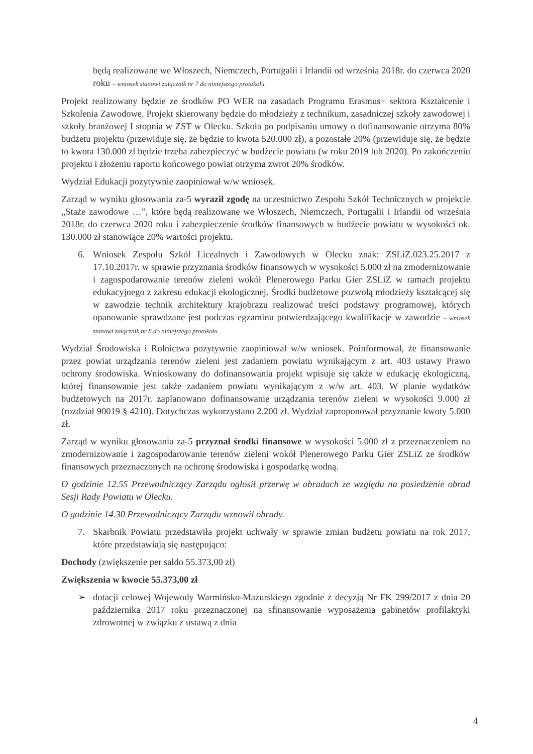będą realizowane we Włoszech, Niemczech, Portugalii i Irlandii od września 2018r. do czerwca 2020 roku – wniosek stanowi załącznik nr 7 do niniejszego protokołu.
Projekt realizowany będzie ze środków PO WER na zasadach Programu Erasmus+ sektora Kształcenie i Szkolenia Zawodowe. Projekt skierowany będzie do młodzieży z technikum, zasadniczej szkoły zawodowej i szkoły branżowej I stopnia w ZST w Olecku. Szkoła po podpisaniu umowy o dofinansowanie otrzyma 80% budżetu projektu (przewiduje się, że będzie to kwota 520.000 zł), a pozostałe 20% (przewiduje się, że będzie to kwota 130.000 zł będzie trzeba zabezpieczyć w budżecie powiatu (w roku 2019 lub 2020). Po zakończeniu projektu i złożeniu raportu końcowego powiat otrzyma zwrot 20% środków.
Wydział Edukacji pozytywnie zaopiniował w/w wniosek.
Zarząd w wyniku głosowania za-5 wyraził zgodę na uczestnictwo Zespołu Szkół Technicznych w projekcie „Staże zawodowe …”, które będą realizowane we Włoszech, Niemczech, Portugalii i Irlandii od września 2018r. do czerwca 2020 roku i zabezpieczenie środków finansowych w budżecie powiatu w wysokości ok. 130.000 zł stanowiące 20% wartości projektu.
6. Wniosek Zespołu Szkół Licealnych i Zawodowych w Olecku znak: ZSLiZ.023.25.2017 z 17.10.2017r. w sprawie przyznania środków finansowych w wysokości 5.000 zł na zmodernizowanie i zagospodarowanie terenów zieleni wokół Plenerowego Parku Gier ZSLiZ w ramach projektu edukacyjnego z zakresu edukacji ekologicznej. Środki budżetowe pozwolą młodzieży kształcącej się w zawodzie technik architektury krajobrazu realizować treści podstawy programowej, których opanowanie sprawdzane jest podczas egzaminu potwierdzającego kwalifikacje w zawodzie – wniosek stanowi załącznik nr 8 do niniejszego protokołu.
Wydział Środowiska i Rolnictwa pozytywnie zaopiniował w/w wniosek. Poinformował, że finansowanie przez powiat urządzania terenów zieleni jest zadaniem powiatu wynikającym z art. 403 ustawy Prawo ochrony środowiska. Wnioskowany do dofinansowania projekt wpisuje się także w edukację ekologiczną, której finansowanie jest także zadaniem powiatu wynikającym z w/w art. 403. W planie wydatków budżetowych na 2017r. zaplanowano dofinansowanie urządzania terenów zieleni w wysokości 9.000 zł (rozdział 90019 § 4210). Dotychczas wykorzystano 2.200 zł. Wydział zaproponował przyznanie kwoty 5.000 zł.
Zarząd w wyniku głosowania za-5 przyznał środki finansowe w wysokości 5.000 zł z przeznaczeniem na zmodernizowanie i zagospodarowanie terenów zieleni wokół Plenerowego Parku Gier ZSLiZ ze środków finansowych przeznaczonych na ochronę środowiska i gospodarkę wodną.
O godzinie 12.55 Przewodniczący Zarządu ogłosił przerwę w obradach ze względu na posiedzenie obrad Sesji Rady Powiatu w Olecku.
O godzinie 14.30 Przewodniczący Zarządu wznowił obrady.
7. Skarbnik Powiatu przedstawiła projekt uchwały w sprawie zmian budżetu powiatu na rok 2017, które przedstawiają się następująco:
Dochody (zwiększenie per saldo 55.373,00 zł)
Zwiększenia w kwocie 55.373,00 zł
➢ dotacji celowej Wojewody Warmińsko-Mazurskiego zgodnie z decyzją Nr FK 299/2017 z dnia 20 października 2017 roku przeznaczonej na sfinansowanie wyposażenia gabinetów profilaktyki zdrowotnej w związku z ustawą z dnia
4